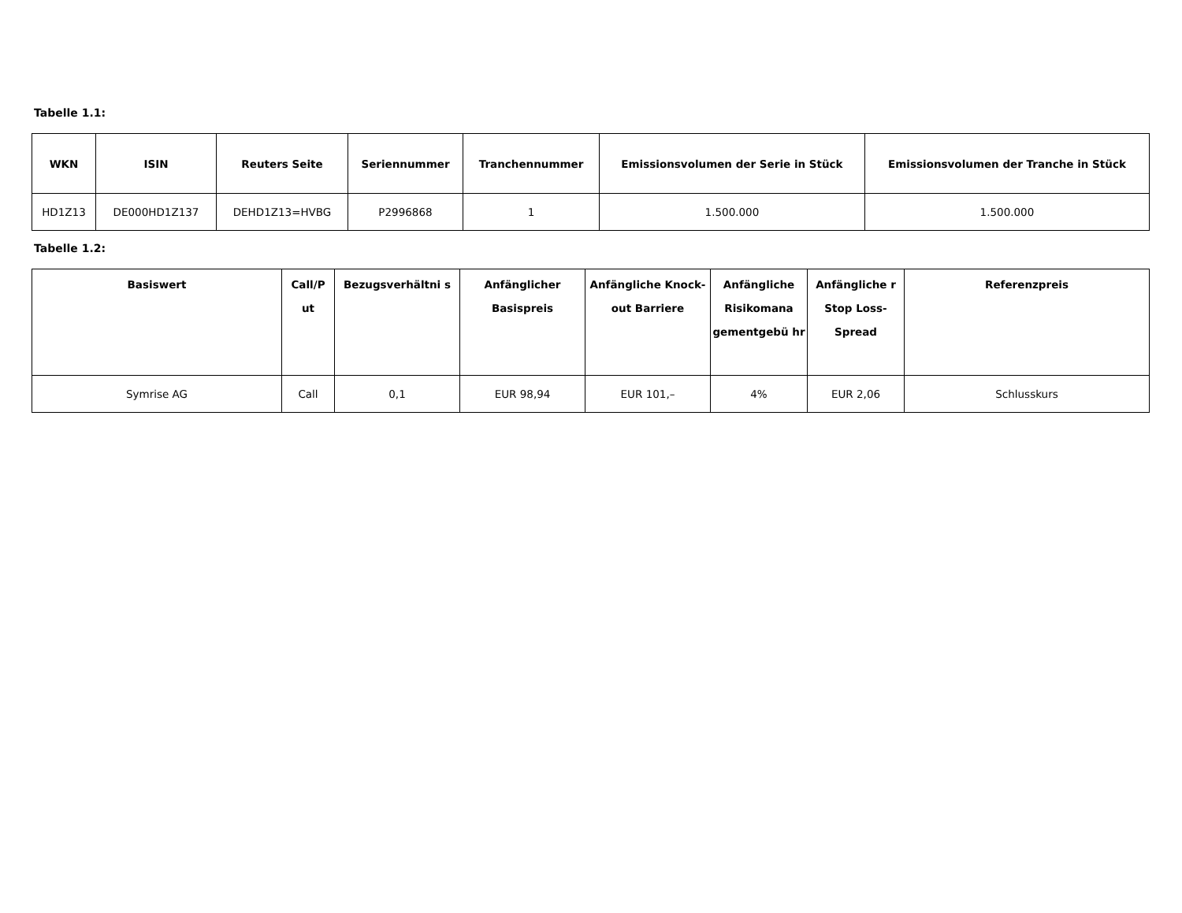Tabelle 1.1:
| WKN | ISIN | Reuters Seite | Seriennummer | Tranchennummer | Emissionsvolumen der Serie in Stück | Emissionsvolumen der Tranche in Stück |
| --- | --- | --- | --- | --- | --- | --- |
| HD1Z13 | DE000HD1Z137 | DEHD1Z13=HVBG | P2996868 | 1 | 1.500.000 | 1.500.000 |
Tabelle 1.2:
| Basiswert | Call/P ut | Bezugsverhältni s | Anfänglicher Basispreis | Anfängliche Knock-out Barriere | Anfängliche Risikomana gementgebü hr | Anfängliche r Stop Loss-Spread | Referenzpreis |
| --- | --- | --- | --- | --- | --- | --- | --- |
| Symrise AG | Call | 0,1 | EUR 98,94 | EUR 101,– | 4% | EUR 2,06 | Schlusskurs |